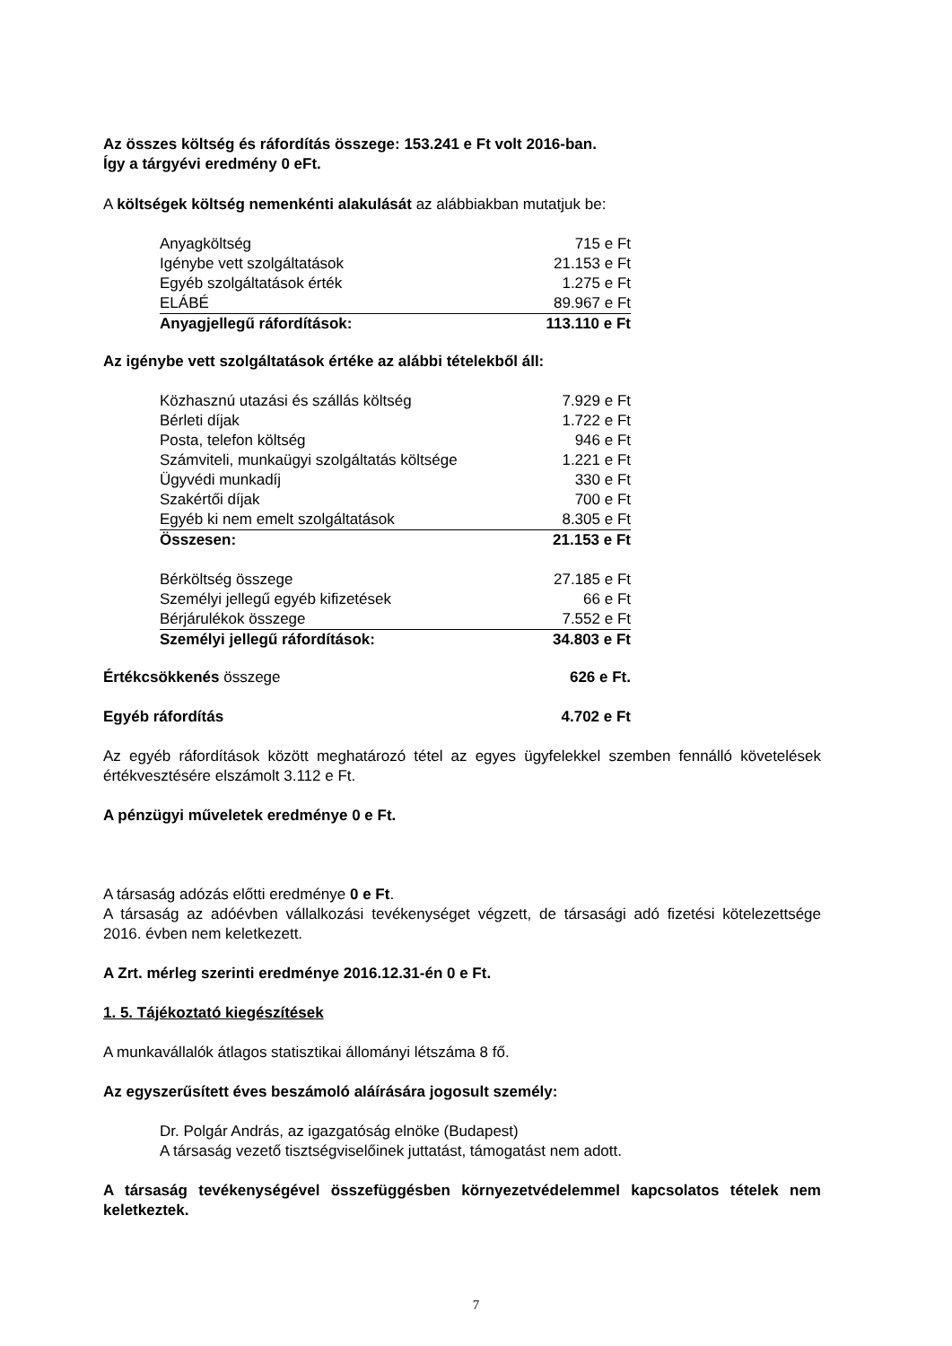Az összes költség és ráfordítás összege: 153.241 e Ft volt 2016-ban.
Így a tárgyévi eredmény 0 eFt.
A költségek költség nemenkénti alakulását az alábbiakban mutatjuk be:
| Anyagköltség | 715 e Ft |
| Igénybe vett szolgáltatások | 21.153 e Ft |
| Egyéb szolgáltatások érték | 1.275 e Ft |
| ELÁBÉ | 89.967 e Ft |
| Anyagjellegű ráfordítások: | 113.110 e Ft |
Az igénybe vett szolgáltatások értéke az alábbi tételekből áll:
| Közhasznú utazási és szállás költség | 7.929 e Ft |
| Bérleti díjak | 1.722 e Ft |
| Posta, telefon költség | 946 e Ft |
| Számviteli, munkaügyi szolgáltatás költsége | 1.221 e Ft |
| Ügyvédi munkadíj | 330 e Ft |
| Szakértői díjak | 700 e Ft |
| Egyéb ki nem emelt szolgáltatások | 8.305 e Ft |
| Összesen: | 21.153 e Ft |
| Bérköltség összege | 27.185 e Ft |
| Személyi jellegű egyéb kifizetések | 66 e Ft |
| Bérjárulékok összege | 7.552 e Ft |
| Személyi jellegű ráfordítások: | 34.803 e Ft |
| Értékcsökkenés összege | 626 e Ft. |
| Egyéb ráfordítás | 4.702 e Ft |
Az egyéb ráfordítások között meghatározó tétel az egyes ügyfelekkel szemben fennálló követelések értékvesztésére elszámolt 3.112 e Ft.
A pénzügyi műveletek eredménye 0 e Ft.
A társaság adózás előtti eredménye 0 e Ft.
A társaság az adóévben vállalkozási tevékenységet végzett, de társasági adó fizetési kötelezettsége 2016. évben nem keletkezett.
A Zrt. mérleg szerinti eredménye 2016.12.31-én 0 e Ft.
1. 5. Tájékoztató kiegészítések
A munkavállalók átlagos statisztikai állományi létszáma 8 fő.
Az egyszerűsített éves beszámoló aláírására jogosult személy:
Dr. Polgár András, az igazgatóság elnöke (Budapest)
A társaság vezető tisztségviselőinek juttatást, támogatást nem adott.
A társaság tevékenységével összefüggésben környezetvédelemmel kapcsolatos tételek nem keletkeztek.
7